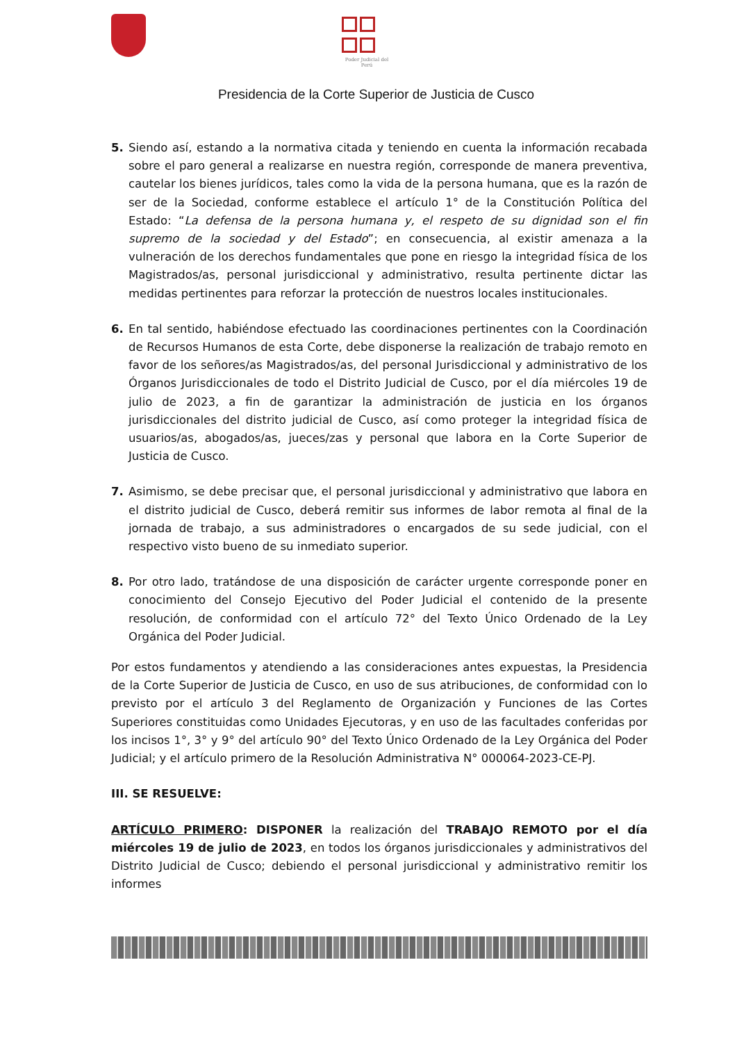Poder Judicial del Perú
Presidencia de la Corte Superior de Justicia de Cusco
5. Siendo así, estando a la normativa citada y teniendo en cuenta la información recabada sobre el paro general a realizarse en nuestra región, corresponde de manera preventiva, cautelar los bienes jurídicos, tales como la vida de la persona humana, que es la razón de ser de la Sociedad, conforme establece el artículo 1° de la Constitución Política del Estado: “La defensa de la persona humana y, el respeto de su dignidad son el fin supremo de la sociedad y del Estado”; en consecuencia, al existir amenaza a la vulneración de los derechos fundamentales que pone en riesgo la integridad física de los Magistrados/as, personal jurisdiccional y administrativo, resulta pertinente dictar las medidas pertinentes para reforzar la protección de nuestros locales institucionales.
6. En tal sentido, habiéndose efectuado las coordinaciones pertinentes con la Coordinación de Recursos Humanos de esta Corte, debe disponerse la realización de trabajo remoto en favor de los señores/as Magistrados/as, del personal Jurisdiccional y administrativo de los Órganos Jurisdiccionales de todo el Distrito Judicial de Cusco, por el día miércoles 19 de julio de 2023, a fin de garantizar la administración de justicia en los órganos jurisdiccionales del distrito judicial de Cusco, así como proteger la integridad física de usuarios/as, abogados/as, jueces/zas y personal que labora en la Corte Superior de Justicia de Cusco.
7. Asimismo, se debe precisar que, el personal jurisdiccional y administrativo que labora en el distrito judicial de Cusco, deberá remitir sus informes de labor remota al final de la jornada de trabajo, a sus administradores o encargados de su sede judicial, con el respectivo visto bueno de su inmediato superior.
8. Por otro lado, tratándose de una disposición de carácter urgente corresponde poner en conocimiento del Consejo Ejecutivo del Poder Judicial el contenido de la presente resolución, de conformidad con el artículo 72° del Texto Único Ordenado de la Ley Orgánica del Poder Judicial.
Por estos fundamentos y atendiendo a las consideraciones antes expuestas, la Presidencia de la Corte Superior de Justicia de Cusco, en uso de sus atribuciones, de conformidad con lo previsto por el artículo 3 del Reglamento de Organización y Funciones de las Cortes Superiores constituidas como Unidades Ejecutoras, y en uso de las facultades conferidas por los incisos 1°, 3° y 9° del artículo 90° del Texto Único Ordenado de la Ley Orgánica del Poder Judicial; y el artículo primero de la Resolución Administrativa N° 000064-2023-CE-PJ.
III. SE RESUELVE:
ARTÍCULO PRIMERO: DISPONER la realización del TRABAJO REMOTO por el día miércoles 19 de julio de 2023, en todos los órganos jurisdiccionales y administrativos del Distrito Judicial de Cusco; debiendo el personal jurisdiccional y administrativo remitir los informes